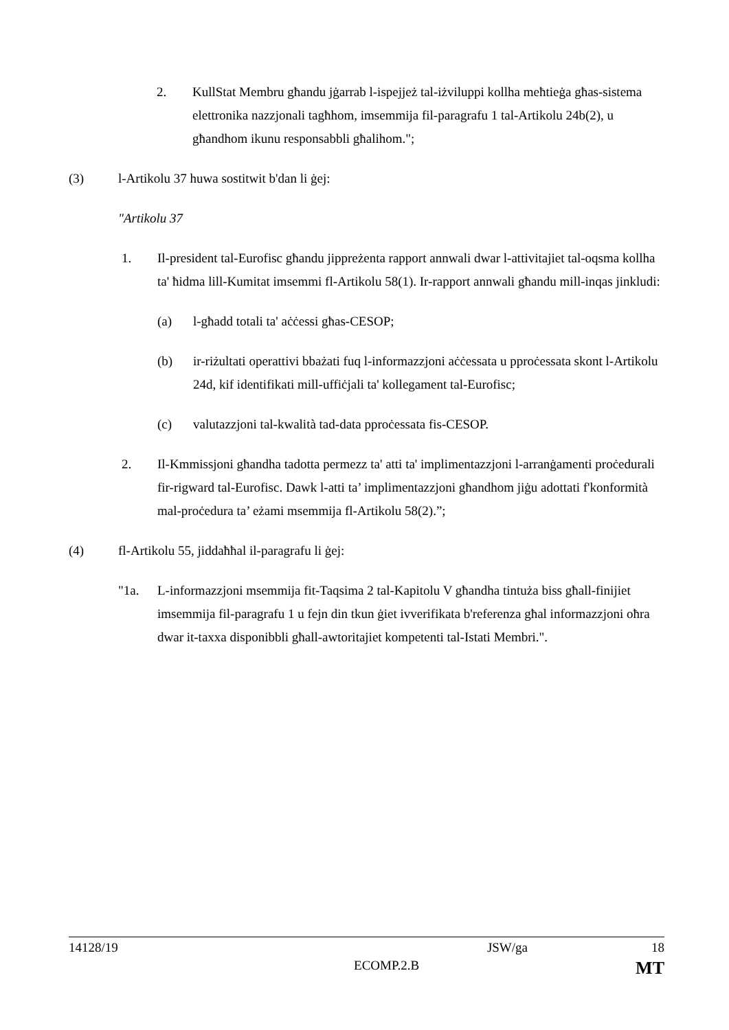2. KullStat Membru għandu jġarrab l-ispejjeż tal-iżviluppi kollha meħtieġa għas-sistema elettronika nazzjonali tagħhom, imsemmija fil-paragrafu 1 tal-Artikolu 24b(2), u għandhom ikunu responsabbli għalihom.";
(3) l-Artikolu 37 huwa sostitwit b'dan li ġej:
"Artikolu 37
1. Il-president tal-Eurofisc għandu jippreżenta rapport annwali dwar l-attivitajiet tal-oqsma kollha ta' ħidma lill-Kumitat imsemmi fl-Artikolu 58(1). Ir-rapport annwali għandu mill-inqas jinkludi:
(a) l-għadd totali ta' aċċessi għas-CESOP;
(b) ir-riżultati operattivi bbażati fuq l-informazzjoni aċċessata u pproċessata skont l-Artikolu 24d, kif identifikati mill-uffiċjali ta' kollegament tal-Eurofisc;
(c) valutazzjoni tal-kwalità tad-data pproċessata fis-CESOP.
2. Il-Kmmissjoni għandha tadotta permezz ta' atti ta' implimentazzjoni l-arranġamenti proċedurali fir-rigward tal-Eurofisc. Dawk l-atti ta’ implimentazzjoni għandhom jiġu adottati f'konformità mal-proċedura ta’ eżami msemmija fl-Artikolu 58(2).”;
(4) fl-Artikolu 55, jiddaħħal il-paragrafu li ġej:
"1a. L-informazzjoni msemmija fit-Taqsima 2 tal-Kapitolu V għandha tintuża biss għall-finijiet imsemmija fil-paragrafu 1 u fejn din tkun ġiet ivverifikata b'referenza għal informazzjoni oħra dwar it-taxxa disponibbli għall-awtoritajiet kompetenti tal-Istati Membri.".
14128/19 JSW/ga 18
ECOMP.2.B MT